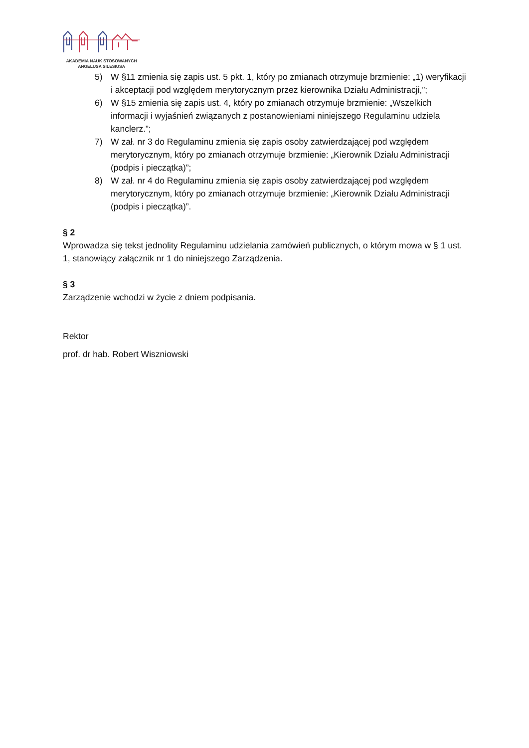AKADEMIA NAUK STOSOWANYCH
ANGELUSA SILESIUSA
5) W §11 zmienia się zapis ust. 5 pkt. 1, który po zmianach otrzymuje brzmienie: „1) weryfikacji i akceptacji pod względem merytorycznym przez kierownika Działu Administracji,”;
6) W §15 zmienia się zapis ust. 4, który po zmianach otrzymuje brzmienie: „Wszelkich informacji i wyjaśnień związanych z postanowieniami niniejszego Regulaminu udziela kanclerz.”;
7) W zał. nr 3 do Regulaminu zmienia się zapis osoby zatwierdzającej pod względem merytorycznym, który po zmianach otrzymuje brzmienie: „Kierownik Działu Administracji (podpis i pieczątka)”;
8) W zał. nr 4 do Regulaminu zmienia się zapis osoby zatwierdzającej pod względem merytorycznym, który po zmianach otrzymuje brzmienie: „Kierownik Działu Administracji (podpis i pieczątka)”.
§ 2
Wprowadza się tekst jednolity Regulaminu udzielania zamówień publicznych, o którym mowa w § 1 ust. 1, stanowiący załącznik nr 1 do niniejszego Zarządzenia.
§ 3
Zarządzenie wchodzi w życie z dniem podpisania.
Rektor
prof. dr hab. Robert Wiszniowski